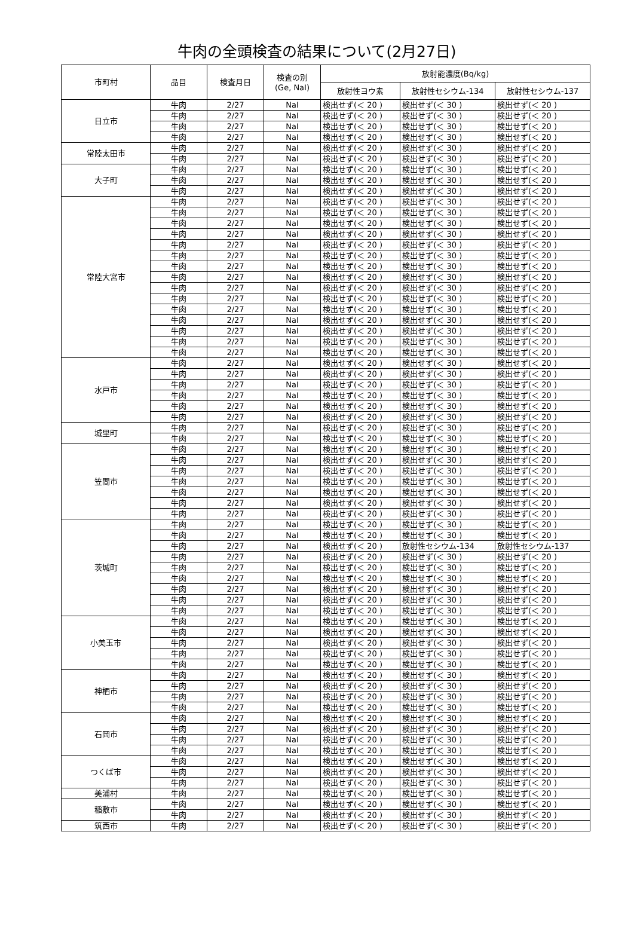牛肉の全頭検査の結果について(2月27日)
| 市町村 | 品目 | 検査月日 | 検査の別 (Ge, NaI) | 放射能濃度(Bq/kg) | | |
| --- | --- | --- | --- | --- | --- | --- |
| | | | | 放射性ヨウ素 | 放射性セシウム-134 | 放射性セシウム-137 |
| 日立市 | 牛肉 | 2/27 | NaI | 検出せず(＜ 20 ) | 検出せず(＜ 30 ) | 検出せず(＜ 20 ) |
| | 牛肉 | 2/27 | NaI | 検出せず(＜ 20 ) | 検出せず(＜ 30 ) | 検出せず(＜ 20 ) |
| | 牛肉 | 2/27 | NaI | 検出せず(＜ 20 ) | 検出せず(＜ 30 ) | 検出せず(＜ 20 ) |
| | 牛肉 | 2/27 | NaI | 検出せず(＜ 20 ) | 検出せず(＜ 30 ) | 検出せず(＜ 20 ) |
| 常陸太田市 | 牛肉 | 2/27 | NaI | 検出せず(＜ 20 ) | 検出せず(＜ 30 ) | 検出せず(＜ 20 ) |
| | 牛肉 | 2/27 | NaI | 検出せず(＜ 20 ) | 検出せず(＜ 30 ) | 検出せず(＜ 20 ) |
| 大子町 | 牛肉 | 2/27 | NaI | 検出せず(＜ 20 ) | 検出せず(＜ 30 ) | 検出せず(＜ 20 ) |
| | 牛肉 | 2/27 | NaI | 検出せず(＜ 20 ) | 検出せず(＜ 30 ) | 検出せず(＜ 20 ) |
| | 牛肉 | 2/27 | NaI | 検出せず(＜ 20 ) | 検出せず(＜ 30 ) | 検出せず(＜ 20 ) |
| 常陸大宮市 | 牛肉 | 2/27 | NaI | 検出せず(＜ 20 ) | 検出せず(＜ 30 ) | 検出せず(＜ 20 ) |
| | 牛肉 | 2/27 | NaI | 検出せず(＜ 20 ) | 検出せず(＜ 30 ) | 検出せず(＜ 20 ) |
| | 牛肉 | 2/27 | NaI | 検出せず(＜ 20 ) | 検出せず(＜ 30 ) | 検出せず(＜ 20 ) |
| | 牛肉 | 2/27 | NaI | 検出せず(＜ 20 ) | 検出せず(＜ 30 ) | 検出せず(＜ 20 ) |
| | 牛肉 | 2/27 | NaI | 検出せず(＜ 20 ) | 検出せず(＜ 30 ) | 検出せず(＜ 20 ) |
| | 牛肉 | 2/27 | NaI | 検出せず(＜ 20 ) | 検出せず(＜ 30 ) | 検出せず(＜ 20 ) |
| | 牛肉 | 2/27 | NaI | 検出せず(＜ 20 ) | 検出せず(＜ 30 ) | 検出せず(＜ 20 ) |
| | 牛肉 | 2/27 | NaI | 検出せず(＜ 20 ) | 検出せず(＜ 30 ) | 検出せず(＜ 20 ) |
| | 牛肉 | 2/27 | NaI | 検出せず(＜ 20 ) | 検出せず(＜ 30 ) | 検出せず(＜ 20 ) |
| | 牛肉 | 2/27 | NaI | 検出せず(＜ 20 ) | 検出せず(＜ 30 ) | 検出せず(＜ 20 ) |
| | 牛肉 | 2/27 | NaI | 検出せず(＜ 20 ) | 検出せず(＜ 30 ) | 検出せず(＜ 20 ) |
| | 牛肉 | 2/27 | NaI | 検出せず(＜ 20 ) | 検出せず(＜ 30 ) | 検出せず(＜ 20 ) |
| | 牛肉 | 2/27 | NaI | 検出せず(＜ 20 ) | 検出せず(＜ 30 ) | 検出せず(＜ 20 ) |
| | 牛肉 | 2/27 | NaI | 検出せず(＜ 20 ) | 検出せず(＜ 30 ) | 検出せず(＜ 20 ) |
| | 牛肉 | 2/27 | NaI | 検出せず(＜ 20 ) | 検出せず(＜ 30 ) | 検出せず(＜ 20 ) |
| 水戸市 | 牛肉 | 2/27 | NaI | 検出せず(＜ 20 ) | 検出せず(＜ 30 ) | 検出せず(＜ 20 ) |
| | 牛肉 | 2/27 | NaI | 検出せず(＜ 20 ) | 検出せず(＜ 30 ) | 検出せず(＜ 20 ) |
| | 牛肉 | 2/27 | NaI | 検出せず(＜ 20 ) | 検出せず(＜ 30 ) | 検出せず(＜ 20 ) |
| | 牛肉 | 2/27 | NaI | 検出せず(＜ 20 ) | 検出せず(＜ 30 ) | 検出せず(＜ 20 ) |
| | 牛肉 | 2/27 | NaI | 検出せず(＜ 20 ) | 検出せず(＜ 30 ) | 検出せず(＜ 20 ) |
| | 牛肉 | 2/27 | NaI | 検出せず(＜ 20 ) | 検出せず(＜ 30 ) | 検出せず(＜ 20 ) |
| 城里町 | 牛肉 | 2/27 | NaI | 検出せず(＜ 20 ) | 検出せず(＜ 30 ) | 検出せず(＜ 20 ) |
| | 牛肉 | 2/27 | NaI | 検出せず(＜ 20 ) | 検出せず(＜ 30 ) | 検出せず(＜ 20 ) |
| 笠間市 | 牛肉 | 2/27 | NaI | 検出せず(＜ 20 ) | 検出せず(＜ 30 ) | 検出せず(＜ 20 ) |
| | 牛肉 | 2/27 | NaI | 検出せず(＜ 20 ) | 検出せず(＜ 30 ) | 検出せず(＜ 20 ) |
| | 牛肉 | 2/27 | NaI | 検出せず(＜ 20 ) | 検出せず(＜ 30 ) | 検出せず(＜ 20 ) |
| | 牛肉 | 2/27 | NaI | 検出せず(＜ 20 ) | 検出せず(＜ 30 ) | 検出せず(＜ 20 ) |
| | 牛肉 | 2/27 | NaI | 検出せず(＜ 20 ) | 検出せず(＜ 30 ) | 検出せず(＜ 20 ) |
| | 牛肉 | 2/27 | NaI | 検出せず(＜ 20 ) | 検出せず(＜ 30 ) | 検出せず(＜ 20 ) |
| | 牛肉 | 2/27 | NaI | 検出せず(＜ 20 ) | 検出せず(＜ 30 ) | 検出せず(＜ 20 ) |
| 茨城町 | 牛肉 | 2/27 | NaI | 検出せず(＜ 20 ) | 検出せず(＜ 30 ) | 検出せず(＜ 20 ) |
| | 牛肉 | 2/27 | NaI | 検出せず(＜ 20 ) | 検出せず(＜ 30 ) | 検出せず(＜ 20 ) |
| | 牛肉 | 2/27 | NaI | 検出せず(＜ 20 ) | 放射性セシウム-134 | 放射性セシウム-137 |
| | 牛肉 | 2/27 | NaI | 検出せず(＜ 20 ) | 検出せず(＜ 30 ) | 検出せず(＜ 20 ) |
| | 牛肉 | 2/27 | NaI | 検出せず(＜ 20 ) | 検出せず(＜ 30 ) | 検出せず(＜ 20 ) |
| | 牛肉 | 2/27 | NaI | 検出せず(＜ 20 ) | 検出せず(＜ 30 ) | 検出せず(＜ 20 ) |
| | 牛肉 | 2/27 | NaI | 検出せず(＜ 20 ) | 検出せず(＜ 30 ) | 検出せず(＜ 20 ) |
| | 牛肉 | 2/27 | NaI | 検出せず(＜ 20 ) | 検出せず(＜ 30 ) | 検出せず(＜ 20 ) |
| | 牛肉 | 2/27 | NaI | 検出せず(＜ 20 ) | 検出せず(＜ 30 ) | 検出せず(＜ 20 ) |
| 小美玉市 | 牛肉 | 2/27 | NaI | 検出せず(＜ 20 ) | 検出せず(＜ 30 ) | 検出せず(＜ 20 ) |
| | 牛肉 | 2/27 | NaI | 検出せず(＜ 20 ) | 検出せず(＜ 30 ) | 検出せず(＜ 20 ) |
| | 牛肉 | 2/27 | NaI | 検出せず(＜ 20 ) | 検出せず(＜ 30 ) | 検出せず(＜ 20 ) |
| | 牛肉 | 2/27 | NaI | 検出せず(＜ 20 ) | 検出せず(＜ 30 ) | 検出せず(＜ 20 ) |
| | 牛肉 | 2/27 | NaI | 検出せず(＜ 20 ) | 検出せず(＜ 30 ) | 検出せず(＜ 20 ) |
| 神栖市 | 牛肉 | 2/27 | NaI | 検出せず(＜ 20 ) | 検出せず(＜ 30 ) | 検出せず(＜ 20 ) |
| | 牛肉 | 2/27 | NaI | 検出せず(＜ 20 ) | 検出せず(＜ 30 ) | 検出せず(＜ 20 ) |
| | 牛肉 | 2/27 | NaI | 検出せず(＜ 20 ) | 検出せず(＜ 30 ) | 検出せず(＜ 20 ) |
| | 牛肉 | 2/27 | NaI | 検出せず(＜ 20 ) | 検出せず(＜ 30 ) | 検出せず(＜ 20 ) |
| 石岡市 | 牛肉 | 2/27 | NaI | 検出せず(＜ 20 ) | 検出せず(＜ 30 ) | 検出せず(＜ 20 ) |
| | 牛肉 | 2/27 | NaI | 検出せず(＜ 20 ) | 検出せず(＜ 30 ) | 検出せず(＜ 20 ) |
| | 牛肉 | 2/27 | NaI | 検出せず(＜ 20 ) | 検出せず(＜ 30 ) | 検出せず(＜ 20 ) |
| | 牛肉 | 2/27 | NaI | 検出せず(＜ 20 ) | 検出せず(＜ 30 ) | 検出せず(＜ 20 ) |
| つくば市 | 牛肉 | 2/27 | NaI | 検出せず(＜ 20 ) | 検出せず(＜ 30 ) | 検出せず(＜ 20 ) |
| | 牛肉 | 2/27 | NaI | 検出せず(＜ 20 ) | 検出せず(＜ 30 ) | 検出せず(＜ 20 ) |
| | 牛肉 | 2/27 | NaI | 検出せず(＜ 20 ) | 検出せず(＜ 30 ) | 検出せず(＜ 20 ) |
| 美浦村 | 牛肉 | 2/27 | NaI | 検出せず(＜ 20 ) | 検出せず(＜ 30 ) | 検出せず(＜ 20 ) |
| 稲敷市 | 牛肉 | 2/27 | NaI | 検出せず(＜ 20 ) | 検出せず(＜ 30 ) | 検出せず(＜ 20 ) |
| | 牛肉 | 2/27 | NaI | 検出せず(＜ 20 ) | 検出せず(＜ 30 ) | 検出せず(＜ 20 ) |
| 筑西市 | 牛肉 | 2/27 | NaI | 検出せず(＜ 20 ) | 検出せず(＜ 30 ) | 検出せず(＜ 20 ) |